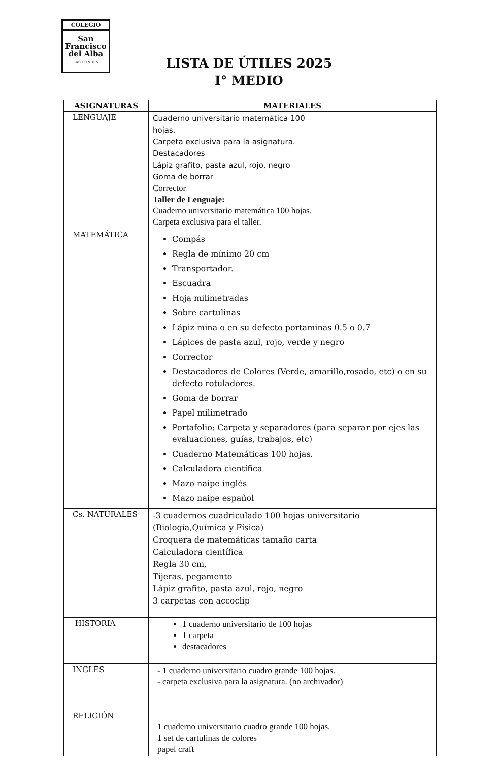COLEGIO
San
Francisco
del Alba
LAS CONDES
LISTA DE ÚTILES 2025
I° MEDIO
| ASIGNATURAS | MATERIALES |
| --- | --- |
| LENGUAJE | Cuaderno universitario matemática 100 hojas. Carpeta exclusiva para la asignatura. Destacadores Lápiz grafito, pasta azul, rojo, negro Goma de borrar Corrector Taller de Lenguaje: Cuaderno universitario matemática 100 hojas. Carpeta exclusiva para el taller. |
| MATEMÁTICA | Compás Regla de mínimo 20 cm Transportador. Escuadra Hoja milimetradas Sobre cartulinas Lápiz mina o en su defecto portaminas 0.5 o 0.7 Lápices de pasta azul, rojo, verde y negro Corrector Destacadores de Colores (Verde, amarillo,rosado, etc) o en su defecto rotuladores. Goma de borrar Papel milimetrado Portafolio: Carpeta y separadores (para separar por ejes las evaluaciones, guías, trabajos, etc) Cuaderno Matemáticas 100 hojas. Calculadora científica Mazo naipe inglés Mazo naipe español |
| Cs. NATURALES | -3 cuadernos cuadriculado 100 hojas universitario (Biología,Química y Física) Croquera de matemáticas tamaño carta Calculadora científica Regla 30 cm, Tijeras, pegamento Lápiz grafito, pasta azul, rojo, negro 3 carpetas con accoclip |
| HISTORIA | 1 cuaderno universitario de 100 hojas 1 carpeta destacadores |
| INGLÉS | - 1 cuaderno universitario cuadro grande 100 hojas. - carpeta exclusiva para la asignatura. (no archivador) |
| RELIGIÓN | 1 cuaderno universitario cuadro grande 100 hojas. 1 set de cartulinas de colores papel craft |